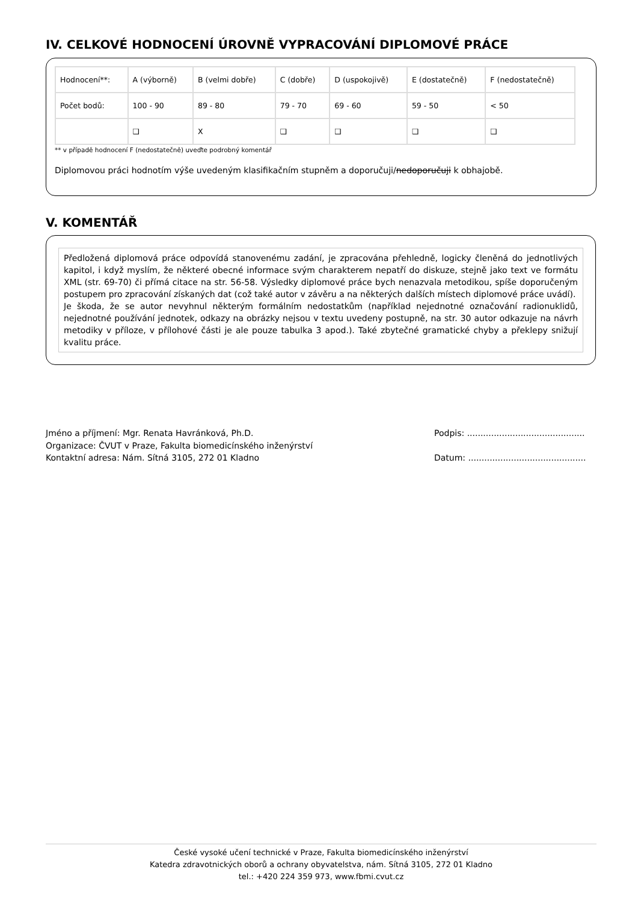IV. CELKOVÉ HODNOCENÍ ÚROVNĚ VYPRACOVÁNÍ DIPLOMOVÉ PRÁCE
| Hodnocení**: | A (výborně) | B (velmi dobře) | C (dobře) | D (uspokojivě) | E (dostatečně) | F (nedostatečně) |
| Počet bodů: | 100 - 90 | 89 - 80 | 79 - 70 | 69 - 60 | 59 - 50 | < 50 |
| | ❑ | X | ❑ | ❑ | ❑ | ❑ |
** v případě hodnocení F (nedostatečně) uveďte podrobný komentář
Diplomovou práci hodnotím výše uvedeným klasifikačním stupněm a doporučuji/nedoporučuji k obhajobě.
V. KOMENTÁŘ
Předložená diplomová práce odpovídá stanovenému zadání, je zpracována přehledně, logicky členěná do jednotlivých kapitol, i když myslím, že některé obecné informace svým charakterem nepatří do diskuze, stejně jako text ve formátu XML (str. 69-70) či přímá citace na str. 56-58. Výsledky diplomové práce bych nenazvala metodikou, spíše doporučeným postupem pro zpracování získaných dat (což také autor v závěru a na některých dalších místech diplomové práce uvádí).
Je škoda, že se autor nevyhnul některým formálním nedostatkům (například nejednotné označování radionuklidů, nejednotné používání jednotek, odkazy na obrázky nejsou v textu uvedeny postupně, na str. 30 autor odkazuje na návrh metodiky v příloze, v přílohové části je ale pouze tabulka 3 apod.). Také zbytečné gramatické chyby a překlepy snižují kvalitu práce.
Jméno a příjmení: Mgr. Renata Havránková, Ph.D.
Organizace: ČVUT v Praze, Fakulta biomedicínského inženýrství
Kontaktní adresa: Nám. Sítná 3105, 272 01 Kladno
Podpis: ............................................
Datum: ............................................
České vysoké učení technické v Praze, Fakulta biomedicínského inženýrství
Katedra zdravotnických oborů a ochrany obyvatelstva, nám. Sítná 3105, 272 01 Kladno
tel.: +420 224 359 973, www.fbmi.cvut.cz